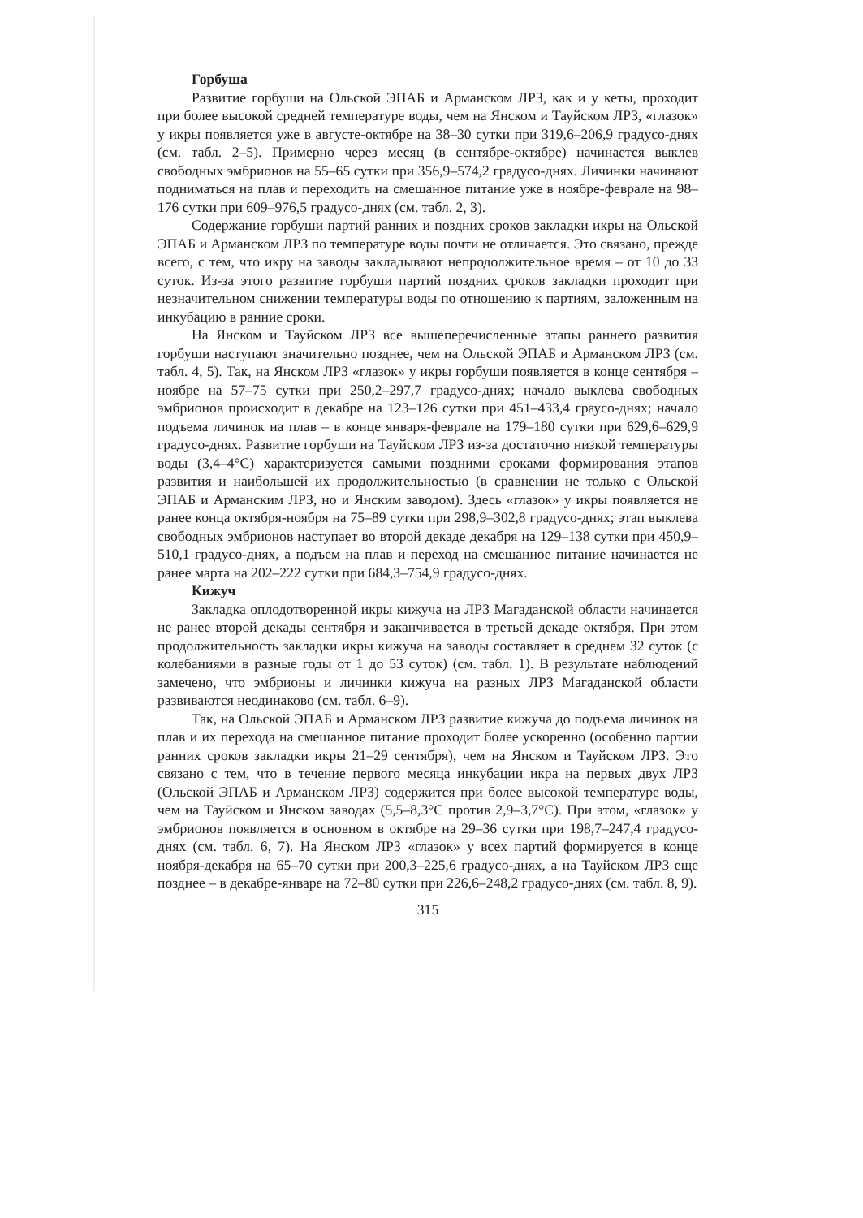Горбуша
Развитие горбуши на Ольской ЭПАБ и Арманском ЛРЗ, как и у кеты, проходит при более высокой средней температуре воды, чем на Янском и Тауйском ЛРЗ, «глазок» у икры появляется уже в августе-октябре на 38–30 сутки при 319,6–206,9 градусо-днях (см. табл. 2–5). Примерно через месяц (в сентябре-октябре) начинается выклев свободных эмбрионов на 55–65 сутки при 356,9–574,2 градусо-днях. Личинки начинают подниматься на плав и переходить на смешанное питание уже в ноябре-феврале на 98–176 сутки при 609–976,5 градусо-днях (см. табл. 2, 3).
Содержание горбуши партий ранних и поздних сроков закладки икры на Ольской ЭПАБ и Арманском ЛРЗ по температуре воды почти не отличается. Это связано, прежде всего, с тем, что икру на заводы закладывают непродолжительное время – от 10 до 33 суток. Из-за этого развитие горбуши партий поздних сроков закладки проходит при незначительном снижении температуры воды по отношению к партиям, заложенным на инкубацию в ранние сроки.
На Янском и Тауйском ЛРЗ все вышеперечисленные этапы раннего развития горбуши наступают значительно позднее, чем на Ольской ЭПАБ и Арманском ЛРЗ (см. табл. 4, 5). Так, на Янском ЛРЗ «глазок» у икры горбуши появляется в конце сентября – ноябре на 57–75 сутки при 250,2–297,7 градусо-днях; начало выклева свободных эмбрионов происходит в декабре на 123–126 сутки при 451–433,4 граусо-днях; начало подъема личинок на плав – в конце января-феврале на 179–180 сутки при 629,6–629,9 градусо-днях. Развитие горбуши на Тауйском ЛРЗ из-за достаточно низкой температуры воды (3,4–4°С) характеризуется самыми поздними сроками формирования этапов развития и наибольшей их продолжительностью (в сравнении не только с Ольской ЭПАБ и Арманским ЛРЗ, но и Янским заводом). Здесь «глазок» у икры появляется не ранее конца октября-ноября на 75–89 сутки при 298,9–302,8 градусо-днях; этап выклева свободных эмбрионов наступает во второй декаде декабря на 129–138 сутки при 450,9–510,1 градусо-днях, а подъем на плав и переход на смешанное питание начинается не ранее марта на 202–222 сутки при 684,3–754,9 градусо-днях.
Кижуч
Закладка оплодотворенной икры кижуча на ЛРЗ Магаданской области начинается не ранее второй декады сентября и заканчивается в третьей декаде октября. При этом продолжительность закладки икры кижуча на заводы составляет в среднем 32 суток (с колебаниями в разные годы от 1 до 53 суток) (см. табл. 1). В результате наблюдений замечено, что эмбрионы и личинки кижуча на разных ЛРЗ Магаданской области развиваются неодинаково (см. табл. 6–9).
Так, на Ольской ЭПАБ и Арманском ЛРЗ развитие кижуча до подъема личинок на плав и их перехода на смешанное питание проходит более ускоренно (особенно партии ранних сроков закладки икры 21–29 сентября), чем на Янском и Тауйском ЛРЗ. Это связано с тем, что в течение первого месяца инкубации икра на первых двух ЛРЗ (Ольской ЭПАБ и Арманском ЛРЗ) содержится при более высокой температуре воды, чем на Тауйском и Янском заводах (5,5–8,3°С против 2,9–3,7°С). При этом, «глазок» у эмбрионов появляется в основном в октябре на 29–36 сутки при 198,7–247,4 градусо-днях (см. табл. 6, 7). На Янском ЛРЗ «глазок» у всех партий формируется в конце ноября-декабря на 65–70 сутки при 200,3–225,6 градусо-днях, а на Тауйском ЛРЗ еще позднее – в декабре-январе на 72–80 сутки при 226,6–248,2 градусо-днях (см. табл. 8, 9).
315